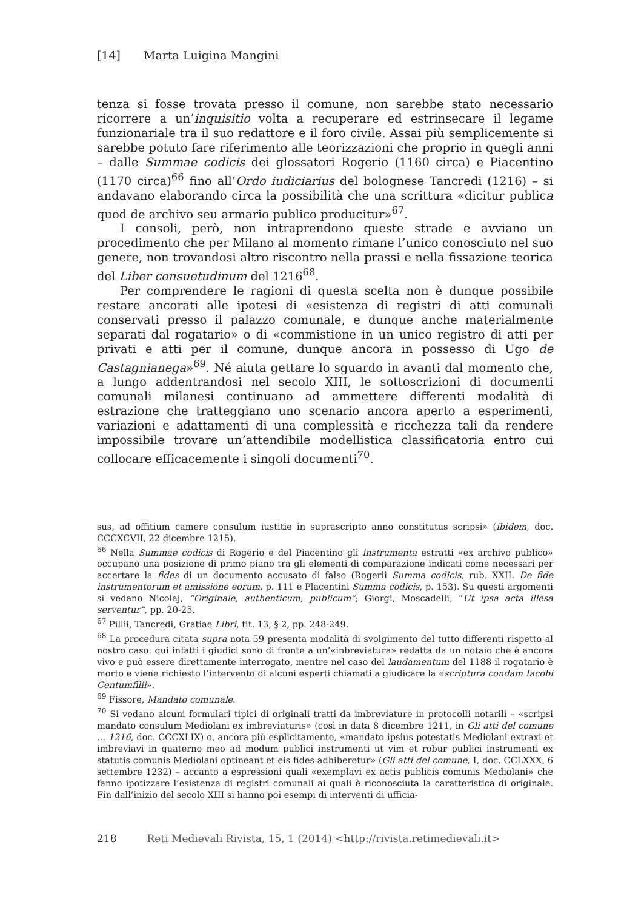[14] Marta Luigina Mangini
tenza si fosse trovata presso il comune, non sarebbe stato necessario ricorrere a un’inquisitio volta a recuperare ed estrinsecare il legame funzionariale tra il suo redattore e il foro civile. Assai più semplicemente si sarebbe potuto fare riferimento alle teorizzazioni che proprio in quegli anni – dalle Summae codicis dei glossatori Rogerio (1160 circa) e Piacentino (1170 circa)<sup>66</sup> fino all’Ordo iudiciarius del bolognese Tancredi (1216) – si andavano elaborando circa la possibilità che una scrittura «dicitur publica quod de archivo seu armario publico producitur»<sup>67</sup>.
I consoli, però, non intraprendono queste strade e avviano un procedimento che per Milano al momento rimane l’unico conosciuto nel suo genere, non trovandosi altro riscontro nella prassi e nella fissazione teorica del Liber consuetudinum del 1216<sup>68</sup>.
Per comprendere le ragioni di questa scelta non è dunque possibile restare ancorati alle ipotesi di «esistenza di registri di atti comunali conservati presso il palazzo comunale, e dunque anche materialmente separati dal rogatario» o di «commistione in un unico registro di atti per privati e atti per il comune, dunque ancora in possesso di Ugo de Castagnianega»<sup>69</sup>. Né aiuta gettare lo sguardo in avanti dal momento che, a lungo addentrandosi nel secolo XIII, le sottoscrizioni di documenti comunali milanesi continuano ad ammettere differenti modalità di estrazione che tratteggiano uno scenario ancora aperto a esperimenti, variazioni e adattamenti di una complessità e ricchezza tali da rendere impossibile trovare un’attendibile modellistica classificatoria entro cui collocare efficacemente i singoli documenti<sup>70</sup>.
sus, ad offitium camere consulum iustitie in suprascripto anno constitutus scripsi» (ibidem, doc. CCCXCVII, 22 dicembre 1215).
<sup>66</sup> Nella Summae codicis di Rogerio e del Piacentino gli instrumenta estratti «ex archivo publico» occupano una posizione di primo piano tra gli elementi di comparazione indicati come necessari per accertare la fides di un documento accusato di falso (Rogerii Summa codicis, rub. XXII. De fide instrumentorum et amissione eorum, p. 111 e Placentini Summa codicis, p. 153). Su questi argomenti si vedano Nicolaj, “Originale, authenticum, publicum”; Giorgi, Moscadelli, “Ut ipsa acta illesa serventur”, pp. 20-25.
<sup>67</sup> Pillii, Tancredi, Gratiae Libri, tit. 13, § 2, pp. 248-249.
<sup>68</sup> La procedura citata supra nota 59 presenta modalità di svolgimento del tutto differenti rispetto al nostro caso: qui infatti i giudici sono di fronte a un’«inbreviatura» redatta da un notaio che è ancora vivo e può essere direttamente interrogato, mentre nel caso del laudamentum del 1188 il rogatario è morto e viene richiesto l’intervento di alcuni esperti chiamati a giudicare la «scriptura condam Iacobi Centumfilii».
<sup>69</sup> Fissore, Mandato comunale.
<sup>70</sup> Si vedano alcuni formulari tipici di originali tratti da imbreviature in protocolli notarili – «scripsi mandato consulum Mediolani ex imbreviaturis» (così in data 8 dicembre 1211, in Gli atti del comune ... 1216, doc. CCCXLIX) o, ancora più esplicitamente, «mandato ipsius potestatis Mediolani extraxi et imbreviavi in quaterno meo ad modum publici instrumenti ut vim et robur publici instrumenti ex statutis comunis Mediolani optineant et eis fides adhiberetur» (Gli atti del comune, I, doc. CCLXXX, 6 settembre 1232) – accanto a espressioni quali «exemplavi ex actis publicis comunis Mediolani» che fanno ipotizzare l’esistenza di registri comunali ai quali è riconosciuta la caratteristica di originale. Fin dall’inizio del secolo XIII si hanno poi esempi di interventi di ufficia-
218 Reti Medievali Rivista, 15, 1 (2014) <http://rivista.retimedievali.it>